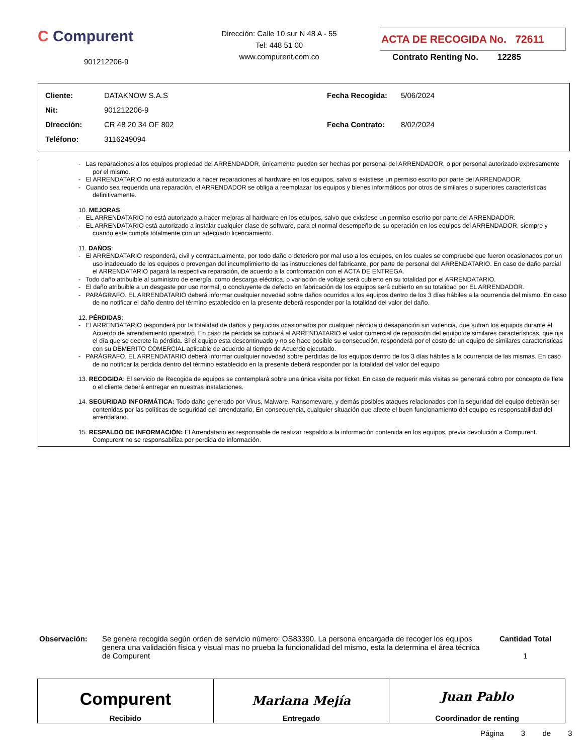C Compurent
901212206-9
Dirección: Calle 10 sur N 48 A - 55
Tel: 448 51 00
www.compurent.com.co
ACTA DE RECOGIDA No. 72611
Contrato Renting No. 12285
| Cliente: | DATAKNOW S.A.S |
| Nit: | 901212206-9 |
| Dirección: | CR 48 20 34 OF 802 |
| Teléfono: | 3116249094 |
| Fecha Recogida: | 5/06/2024 |
| Fecha Contrato: | 8/02/2024 |
- Las reparaciones a los equipos propiedad del ARRENDADOR, únicamente pueden ser hechas por personal del ARRENDADOR, o por personal autorizado expresamente por el mismo.
- El ARRENDATARIO no está autorizado a hacer reparaciones al hardware en los equipos, salvo si existiese un permiso escrito por parte del ARRENDADOR.
- Cuando sea requerida una reparación, el ARRENDADOR se obliga a reemplazar los equipos y bienes informáticos por otros de similares o superiores características definitivamente.
10. MEJORAS:
- EL ARRENDATARIO no está autorizado a hacer mejoras al hardware en los equipos, salvo que existiese un permiso escrito por parte del ARRENDADOR.
- EL ARRENDATARIO está autorizado a instalar cualquier clase de software, para el normal desempeño de su operación en los equipos del ARRENDADOR, siempre y cuando este cumpla totalmente con un adecuado licenciamiento.
11. DAÑOS:
- El ARRENDATARIO responderá, civil y contractualmente, por todo daño o deterioro por mal uso a los equipos, en los cuales se compruebe que fueron ocasionados por un uso inadecuado de los equipos o provengan del incumplimiento de las instrucciones del fabricante, por parte de personal del ARRENDATARIO. En caso de daño parcial el ARRENDATARIO pagará la respectiva reparación, de acuerdo a la confrontación con el ACTA DE ENTREGA.
- Todo daño atribuible al suministro de energía, como descarga eléctrica, o variación de voltaje será cubierto en su totalidad por el ARRENDATARIO.
- El daño atribuible a un desgaste por uso normal, o concluyente de defecto en fabricación de los equipos será cubierto en su totalidad por EL ARRENDADOR.
- PARÁGRAFO. EL ARRENDATARIO deberá informar cualquier novedad sobre daños ocurridos a los equipos dentro de los 3 días hábiles a la ocurrencia del mismo. En caso de no notificar el daño dentro del término establecido en la presente deberá responder por la totalidad del valor del daño.
12. PÉRDIDAS:
- El ARRENDATARIO responderá por la totalidad de daños y perjuicios ocasionados por cualquier pérdida o desaparición sin violencia, que sufran los equipos durante el Acuerdo de arrendamiento operativo. En caso de pérdida se cobrará al ARRENDATARIO el valor comercial de reposición del equipo de similares características, que rija el día que se decrete la pérdida. Si el equipo esta descontinuado y no se hace posible su consecución, responderá por el costo de un equipo de similares características con su DEMERITO COMERCIAL aplicable de acuerdo al tiempo de Acuerdo ejecutado.
- PARÁGRAFO. EL ARRENDATARIO deberá informar cualquier novedad sobre perdidas de los equipos dentro de los 3 días hábiles a la ocurrencia de las mismas. En caso de no notificar la perdida dentro del término establecido en la presente deberá responder por la totalidad del valor del equipo
13. RECOGIDA: El servicio de Recogida de equipos se contemplará sobre una única visita por ticket. En caso de requerir más visitas se generará cobro por concepto de flete o el cliente deberá entregar en nuestras instalaciones.
14. SEGURIDAD INFORMÁTICA: Todo daño generado por Virus, Malware, Ransomeware, y demás posibles ataques relacionados con la seguridad del equipo deberán ser contenidas por las políticas de seguridad del arrendatario. En consecuencia, cualquier situación que afecte el buen funcionamiento del equipo es responsabilidad del arrendatario.
15. RESPALDO DE INFORMACIÓN: El Arrendatario es responsable de realizar respaldo a la información contenida en los equipos, previa devolución a Compurent. Compurent no se responsabiliza por perdida de información.
Observación: Se genera recogida según orden de servicio número: OS83390. La persona encargada de recoger los equipos genera una validación física y visual mas no prueba la funcionalidad del mismo, esta la determina el área técnica de Compurent
Cantidad Total
1
| Compurent Recibido | Mariana Mejía Entregado | Juan Pablo Coordinador de renting |
Página 3 de 3